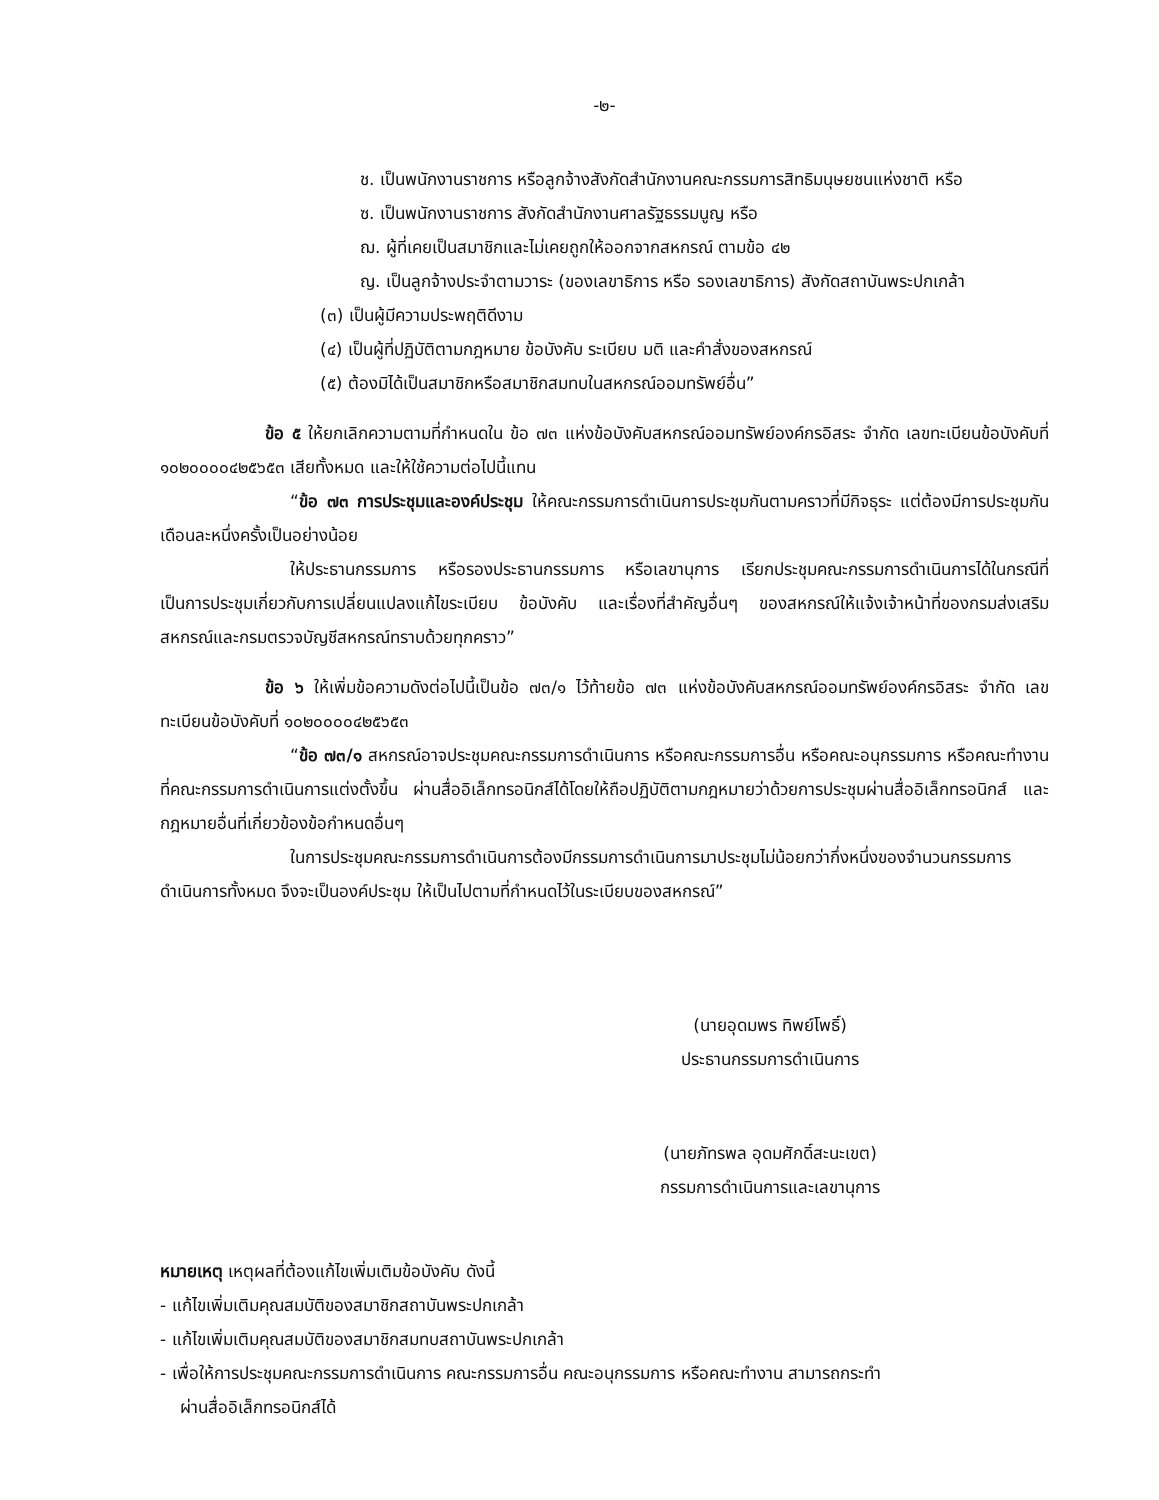-๒-
ช. เป็นพนักงานราชการ หรือลูกจ้างสังกัดสำนักงานคณะกรรมการสิทธิมนุษยชนแห่งชาติ หรือ
ซ. เป็นพนักงานราชการ สังกัดสำนักงานศาลรัฐธรรมนูญ หรือ
ฌ. ผู้ที่เคยเป็นสมาชิกและไม่เคยถูกให้ออกจากสหกรณ์ ตามข้อ ๔๒
ญ. เป็นลูกจ้างประจำตามวาระ (ของเลขาธิการ หรือ รองเลขาธิการ) สังกัดสถาบันพระปกเกล้า
(๓) เป็นผู้มีความประพฤติดีงาม
(๔) เป็นผู้ที่ปฏิบัติตามกฎหมาย ข้อบังคับ ระเบียบ มติ และคำสั่งของสหกรณ์
(๕) ต้องมิได้เป็นสมาชิกหรือสมาชิกสมทบในสหกรณ์ออมทรัพย์อื่น”
ข้อ ๕ ให้ยกเลิกความตามที่กำหนดใน ข้อ ๗๓ แห่งข้อบังคับสหกรณ์ออมทรัพย์องค์กรอิสระ จำกัด เลขทะเบียนข้อบังคับที่ ๑๐๒๐๐๐๐๔๒๕๖๕๓ เสียทั้งหมด และให้ใช้ความต่อไปนี้แทน
“ข้อ ๗๓ การประชุมและองค์ประชุม ให้คณะกรรมการดำเนินการประชุมกันตามคราวที่มีกิจธุระ แต่ต้องมีการประชุมกันเดือนละหนึ่งครั้งเป็นอย่างน้อย
ให้ประธานกรรมการ หรือรองประธานกรรมการ หรือเลขานุการ เรียกประชุมคณะกรรมการดำเนินการได้ในกรณีที่เป็นการประชุมเกี่ยวกับการเปลี่ยนแปลงแก้ไขระเบียบ ข้อบังคับ และเรื่องที่สำคัญอื่นๆ ของสหกรณ์ให้แจ้งเจ้าหน้าที่ของกรมส่งเสริมสหกรณ์และกรมตรวจบัญชีสหกรณ์ทราบด้วยทุกคราว”
ข้อ ๖ ให้เพิ่มข้อความดังต่อไปนี้เป็นข้อ ๗๓/๑ ไว้ท้ายข้อ ๗๓ แห่งข้อบังคับสหกรณ์ออมทรัพย์องค์กรอิสระ จำกัด เลขทะเบียนข้อบังคับที่ ๑๐๒๐๐๐๐๔๒๕๖๕๓
“ข้อ ๗๓/๑ สหกรณ์อาจประชุมคณะกรรมการดำเนินการ หรือคณะกรรมการอื่น หรือคณะอนุกรรมการ หรือคณะทำงานที่คณะกรรมการดำเนินการแต่งตั้งขึ้น ผ่านสื่ออิเล็กทรอนิกส์ได้โดยให้ถือปฏิบัติตามกฎหมายว่าด้วยการประชุมผ่านสื่ออิเล็กทรอนิกส์ และกฎหมายอื่นที่เกี่ยวข้องข้อกำหนดอื่นๆ
ในการประชุมคณะกรรมการดำเนินการต้องมีกรรมการดำเนินการมาประชุมไม่น้อยกว่ากึ่งหนึ่งของจำนวนกรรมการดำเนินการทั้งหมด จึงจะเป็นองค์ประชุม ให้เป็นไปตามที่กำหนดไว้ในระเบียบของสหกรณ์”
(นายอุดมพร ทิพย์โพธิ์)
ประธานกรรมการดำเนินการ
(นายภัทรพล อุดมศักดิ์สะนะเขต)
กรรมการดำเนินการและเลขานุการ
หมายเหตุ เหตุผลที่ต้องแก้ไขเพิ่มเติมข้อบังคับ ดังนี้
- แก้ไขเพิ่มเติมคุณสมบัติของสมาชิกสถาบันพระปกเกล้า
- แก้ไขเพิ่มเติมคุณสมบัติของสมาชิกสมทบสถาบันพระปกเกล้า
- เพื่อให้การประชุมคณะกรรมการดำเนินการ คณะกรรมการอื่น คณะอนุกรรมการ หรือคณะทำงาน สามารถกระทำ
ผ่านสื่ออิเล็กทรอนิกส์ได้